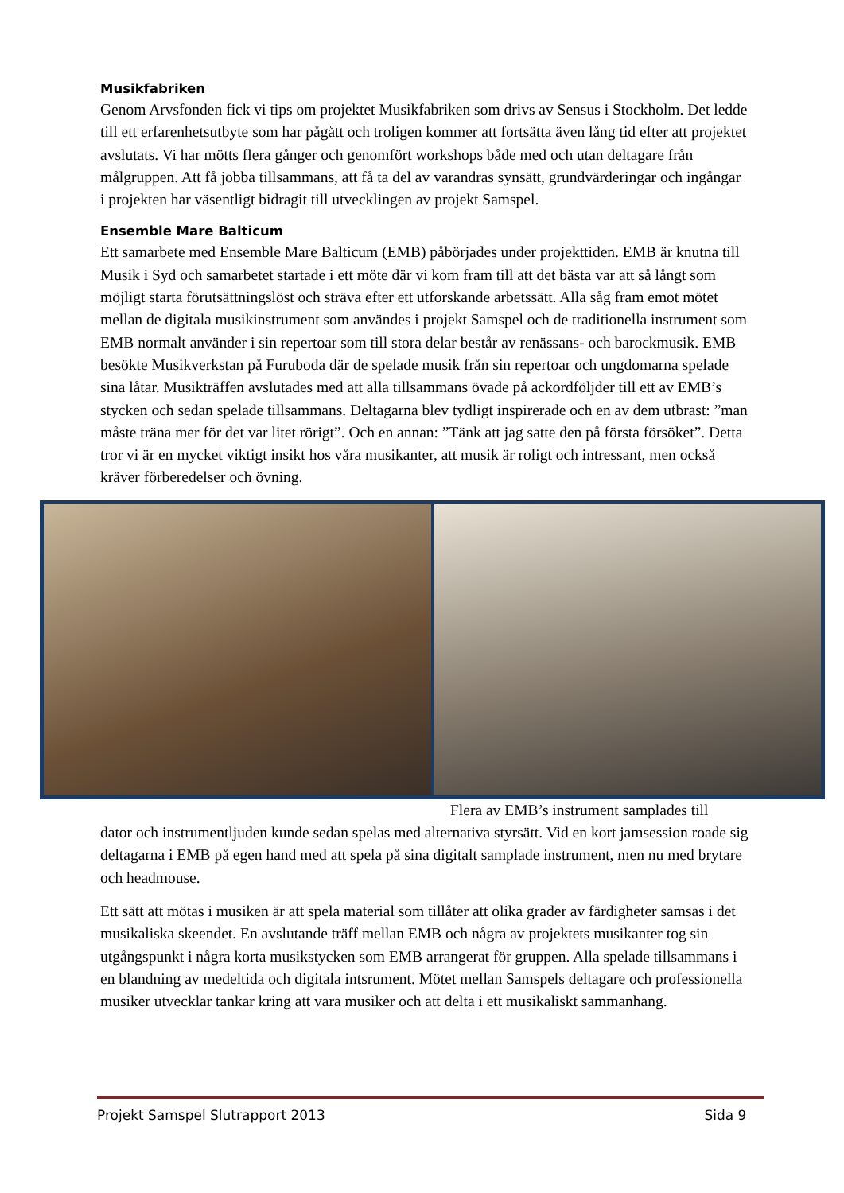Musikfabriken
Genom Arvsfonden fick vi tips om projektet Musikfabriken som drivs av Sensus i Stockholm. Det ledde till ett erfarenhetsutbyte som har pågått och troligen kommer att fortsätta även lång tid efter att projektet avslutats. Vi har mötts flera gånger och genomfört workshops både med och utan deltagare från målgruppen. Att få jobba tillsammans, att få ta del av varandras synsätt, grundvärderingar och ingångar i projekten har väsentligt bidragit till utvecklingen av projekt Samspel.
Ensemble Mare Balticum
Ett samarbete med Ensemble Mare Balticum (EMB) påbörjades under projekttiden. EMB är knutna till Musik i Syd och samarbetet startade i ett möte där vi kom fram till att det bästa var att så långt som möjligt starta förutsättningslöst och sträva efter ett utforskande arbetssätt. Alla såg fram emot mötet mellan de digitala musikinstrument som användes i projekt Samspel och de traditionella instrument som EMB normalt använder i sin repertoar som till stora delar består av renässans- och barockmusik. EMB besökte Musikverkstan på Furuboda där de spelade musik från sin repertoar och ungdomarna spelade sina låtar. Musikträffen avslutades med att alla tillsammans övade på ackordföljder till ett av EMB’s stycken och sedan spelade tillsammans. Deltagarna blev tydligt inspirerade och en av dem utbrast: ”man måste träna mer för det var litet rörigt”. Och en annan: ”Tänk att jag satte den på första försöket”. Detta tror vi är en mycket viktigt insikt hos våra musikanter, att musik är roligt och intressant, men också kräver förberedelser och övning.
Flera av EMB’s instrument samplades till
dator och instrumentljuden kunde sedan spelas med alternativa styrsätt. Vid en kort jamsession roade sig deltagarna i EMB på egen hand med att spela på sina digitalt samplade instrument, men nu med brytare och headmouse.
Ett sätt att mötas i musiken är att spela material som tillåter att olika grader av färdigheter samsas i det musikaliska skeendet. En avslutande träff mellan EMB och några av projektets musikanter tog sin utgångspunkt i några korta musikstycken som EMB arrangerat för gruppen. Alla spelade tillsammans i en blandning av medeltida och digitala intsrument. Mötet mellan Samspels deltagare och professionella musiker utvecklar tankar kring att vara musiker och att delta i ett musikaliskt sammanhang.
Projekt Samspel Slutrapport 2013 Sida 9